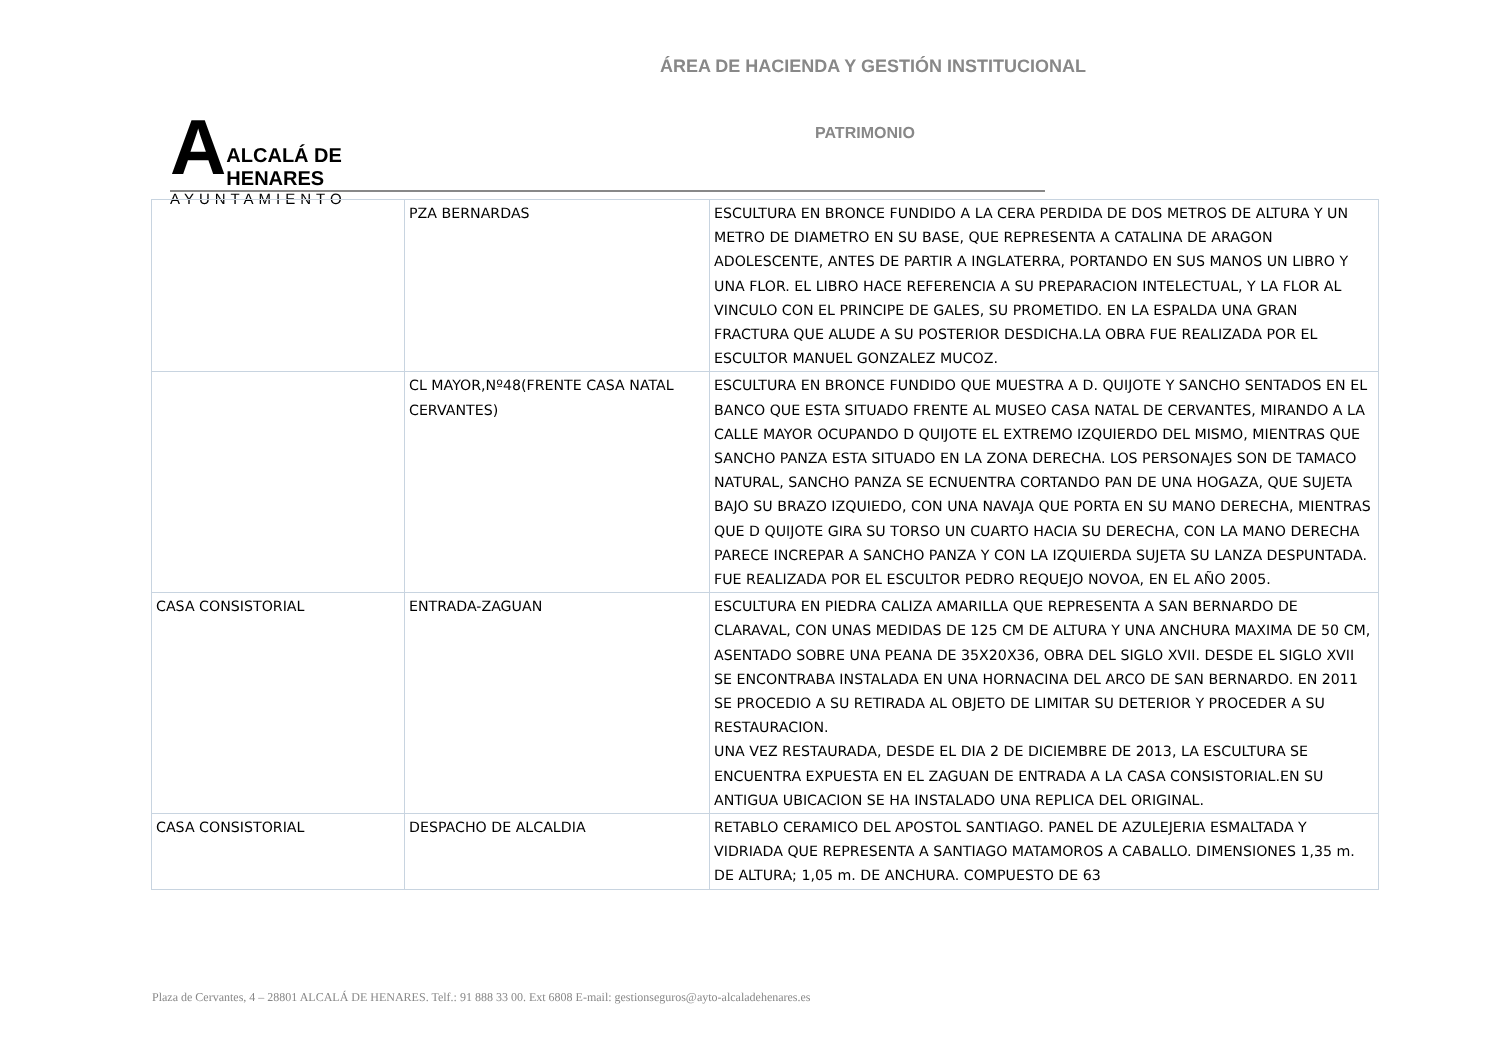ÁREA DE HACIENDA Y GESTIÓN INSTITUCIONAL
A
ALCALÁ DE HENARES
AYUNTAMIENTO
PATRIMONIO
| | PZA BERNARDAS | ESCULTURA EN BRONCE FUNDIDO A LA CERA PERDIDA DE DOS METROS DE ALTURA Y UN METRO DE DIAMETRO EN SU BASE, QUE REPRESENTA A CATALINA DE ARAGON ADOLESCENTE, ANTES DE PARTIR A INGLATERRA, PORTANDO EN SUS MANOS UN LIBRO Y UNA FLOR. EL LIBRO HACE REFERENCIA A SU PREPARACION INTELECTUAL, Y LA FLOR AL VINCULO CON EL PRINCIPE DE GALES, SU PROMETIDO. EN LA ESPALDA UNA GRAN FRACTURA QUE ALUDE A SU POSTERIOR DESDICHA.LA OBRA FUE REALIZADA POR EL ESCULTOR MANUEL GONZALEZ MUCOZ. |
| | CL MAYOR,Nº48(FRENTE CASA NATAL CERVANTES) | ESCULTURA EN BRONCE FUNDIDO QUE MUESTRA A D. QUIJOTE Y SANCHO SENTADOS EN EL BANCO QUE ESTA SITUADO FRENTE AL MUSEO CASA NATAL DE CERVANTES, MIRANDO A LA CALLE MAYOR OCUPANDO D QUIJOTE EL EXTREMO IZQUIERDO DEL MISMO, MIENTRAS QUE SANCHO PANZA ESTA SITUADO EN LA ZONA DERECHA. LOS PERSONAJES SON DE TAMACO NATURAL, SANCHO PANZA SE ECNUENTRA CORTANDO PAN DE UNA HOGAZA, QUE SUJETA BAJO SU BRAZO IZQUIEDO, CON UNA NAVAJA QUE PORTA EN SU MANO DERECHA, MIENTRAS QUE D QUIJOTE GIRA SU TORSO UN CUARTO HACIA SU DERECHA, CON LA MANO DERECHA PARECE INCREPAR A SANCHO PANZA Y CON LA IZQUIERDA SUJETA SU LANZA DESPUNTADA. FUE REALIZADA POR EL ESCULTOR PEDRO REQUEJO NOVOA, EN EL AÑO 2005. |
| CASA CONSISTORIAL | ENTRADA-ZAGUAN | ESCULTURA EN PIEDRA CALIZA AMARILLA QUE REPRESENTA A SAN BERNARDO DE CLARAVAL, CON UNAS MEDIDAS DE 125 CM DE ALTURA Y UNA ANCHURA MAXIMA DE 50 CM, ASENTADO SOBRE UNA PEANA DE 35X20X36, OBRA DEL SIGLO XVII. DESDE EL SIGLO XVII SE ENCONTRABA INSTALADA EN UNA HORNACINA DEL ARCO DE SAN BERNARDO. EN 2011 SE PROCEDIO A SU RETIRADA AL OBJETO DE LIMITAR SU DETERIOR Y PROCEDER A SU RESTAURACION. UNA VEZ RESTAURADA, DESDE EL DIA 2 DE DICIEMBRE DE 2013, LA ESCULTURA SE ENCUENTRA EXPUESTA EN EL ZAGUAN DE ENTRADA A LA CASA CONSISTORIAL.EN SU ANTIGUA UBICACION SE HA INSTALADO UNA REPLICA DEL ORIGINAL. |
| CASA CONSISTORIAL | DESPACHO DE ALCALDIA | RETABLO CERAMICO DEL APOSTOL SANTIAGO. PANEL DE AZULEJERIA ESMALTADA Y VIDRIADA QUE REPRESENTA A SANTIAGO MATAMOROS A CABALLO. DIMENSIONES 1,35 m. DE ALTURA; 1,05 m. DE ANCHURA. COMPUESTO DE 63 |
Plaza de Cervantes, 4 – 28801 ALCALÁ DE HENARES. Telf.: 91 888 33 00. Ext 6808 E-mail: gestionseguros@ayto-alcaladehenares.es